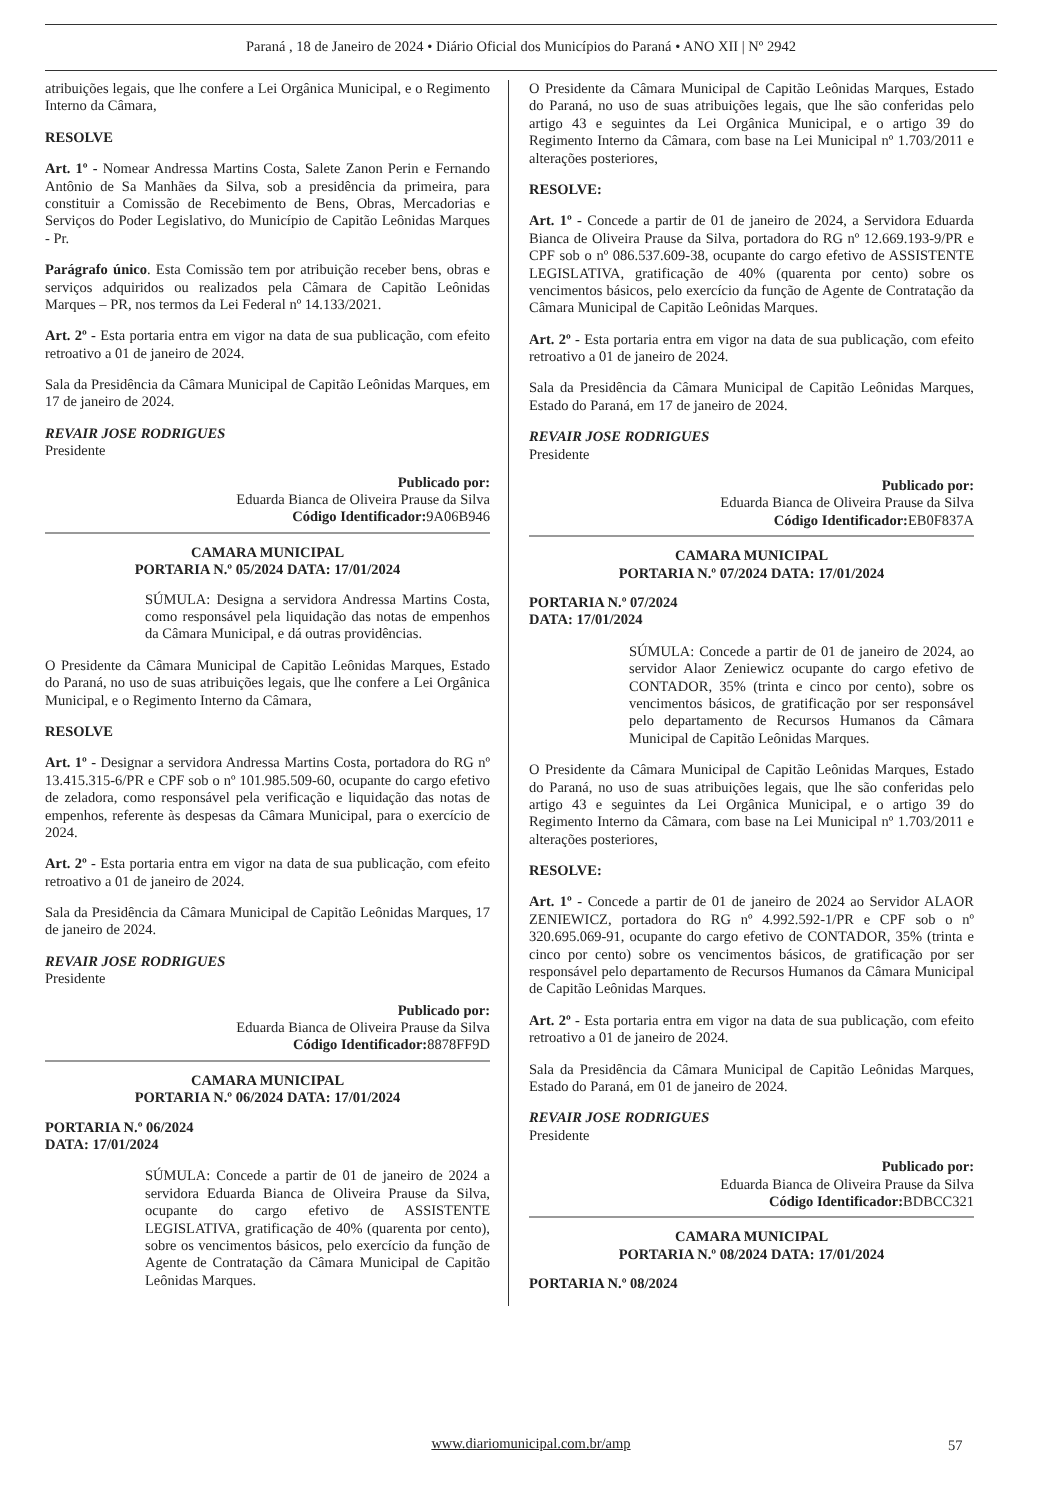Paraná , 18 de Janeiro de 2024 • Diário Oficial dos Municípios do Paraná • ANO XII | Nº 2942
atribuições legais, que lhe confere a Lei Orgânica Municipal, e o Regimento Interno da Câmara,
RESOLVE
Art. 1º - Nomear Andressa Martins Costa, Salete Zanon Perin e Fernando Antônio de Sa Manhães da Silva, sob a presidência da primeira, para constituir a Comissão de Recebimento de Bens, Obras, Mercadorias e Serviços do Poder Legislativo, do Município de Capitão Leônidas Marques - Pr.
Parágrafo único. Esta Comissão tem por atribuição receber bens, obras e serviços adquiridos ou realizados pela Câmara de Capitão Leônidas Marques – PR, nos termos da Lei Federal nº 14.133/2021.
Art. 2º - Esta portaria entra em vigor na data de sua publicação, com efeito retroativo a 01 de janeiro de 2024.
Sala da Presidência da Câmara Municipal de Capitão Leônidas Marques, em 17 de janeiro de 2024.
REVAIR JOSE RODRIGUES
Presidente
Publicado por:
Eduarda Bianca de Oliveira Prause da Silva
Código Identificador: 9A06B946
CAMARA MUNICIPAL
PORTARIA N.º 05/2024 DATA: 17/01/2024
SÚMULA: Designa a servidora Andressa Martins Costa, como responsável pela liquidação das notas de empenhos da Câmara Municipal, e dá outras providências.
O Presidente da Câmara Municipal de Capitão Leônidas Marques, Estado do Paraná, no uso de suas atribuições legais, que lhe confere a Lei Orgânica Municipal, e o Regimento Interno da Câmara,
RESOLVE
Art. 1º - Designar a servidora Andressa Martins Costa, portadora do RG nº 13.415.315-6/PR e CPF sob o nº 101.985.509-60, ocupante do cargo efetivo de zeladora, como responsável pela verificação e liquidação das notas de empenhos, referente às despesas da Câmara Municipal, para o exercício de 2024.
Art. 2º - Esta portaria entra em vigor na data de sua publicação, com efeito retroativo a 01 de janeiro de 2024.
Sala da Presidência da Câmara Municipal de Capitão Leônidas Marques, 17 de janeiro de 2024.
REVAIR JOSE RODRIGUES
Presidente
Publicado por:
Eduarda Bianca de Oliveira Prause da Silva
Código Identificador: 8878FF9D
CAMARA MUNICIPAL
PORTARIA N.º 06/2024 DATA: 17/01/2024
PORTARIA N.º 06/2024
DATA: 17/01/2024
SÚMULA: Concede a partir de 01 de janeiro de 2024 a servidora Eduarda Bianca de Oliveira Prause da Silva, ocupante do cargo efetivo de ASSISTENTE LEGISLATIVA, gratificação de 40% (quarenta por cento), sobre os vencimentos básicos, pelo exercício da função de Agente de Contratação da Câmara Municipal de Capitão Leônidas Marques.
O Presidente da Câmara Municipal de Capitão Leônidas Marques, Estado do Paraná, no uso de suas atribuições legais, que lhe são conferidas pelo artigo 43 e seguintes da Lei Orgânica Municipal, e o artigo 39 do Regimento Interno da Câmara, com base na Lei Municipal nº 1.703/2011 e alterações posteriores,
RESOLVE:
Art. 1º - Concede a partir de 01 de janeiro de 2024, a Servidora Eduarda Bianca de Oliveira Prause da Silva, portadora do RG nº 12.669.193-9/PR e CPF sob o nº 086.537.609-38, ocupante do cargo efetivo de ASSISTENTE LEGISLATIVA, gratificação de 40% (quarenta por cento) sobre os vencimentos básicos, pelo exercício da função de Agente de Contratação da Câmara Municipal de Capitão Leônidas Marques.
Art. 2º - Esta portaria entra em vigor na data de sua publicação, com efeito retroativo a 01 de janeiro de 2024.
Sala da Presidência da Câmara Municipal de Capitão Leônidas Marques, Estado do Paraná, em 17 de janeiro de 2024.
REVAIR JOSE RODRIGUES
Presidente
Publicado por:
Eduarda Bianca de Oliveira Prause da Silva
Código Identificador: EB0F837A
CAMARA MUNICIPAL
PORTARIA N.º 07/2024 DATA: 17/01/2024
PORTARIA N.º 07/2024
DATA: 17/01/2024
SÚMULA: Concede a partir de 01 de janeiro de 2024, ao servidor Alaor Zeniewicz ocupante do cargo efetivo de CONTADOR, 35% (trinta e cinco por cento), sobre os vencimentos básicos, de gratificação por ser responsável pelo departamento de Recursos Humanos da Câmara Municipal de Capitão Leônidas Marques.
O Presidente da Câmara Municipal de Capitão Leônidas Marques, Estado do Paraná, no uso de suas atribuições legais, que lhe são conferidas pelo artigo 43 e seguintes da Lei Orgânica Municipal, e o artigo 39 do Regimento Interno da Câmara, com base na Lei Municipal nº 1.703/2011 e alterações posteriores,
RESOLVE:
Art. 1º - Concede a partir de 01 de janeiro de 2024 ao Servidor ALAOR ZENIEWICZ, portadora do RG nº 4.992.592-1/PR e CPF sob o nº 320.695.069-91, ocupante do cargo efetivo de CONTADOR, 35% (trinta e cinco por cento) sobre os vencimentos básicos, de gratificação por ser responsável pelo departamento de Recursos Humanos da Câmara Municipal de Capitão Leônidas Marques.
Art. 2º - Esta portaria entra em vigor na data de sua publicação, com efeito retroativo a 01 de janeiro de 2024.
Sala da Presidência da Câmara Municipal de Capitão Leônidas Marques, Estado do Paraná, em 01 de janeiro de 2024.
REVAIR JOSE RODRIGUES
Presidente
Publicado por:
Eduarda Bianca de Oliveira Prause da Silva
Código Identificador: BDBCC321
CAMARA MUNICIPAL
PORTARIA N.º 08/2024 DATA: 17/01/2024
PORTARIA N.º 08/2024
www.diariomunicipal.com.br/amp 57